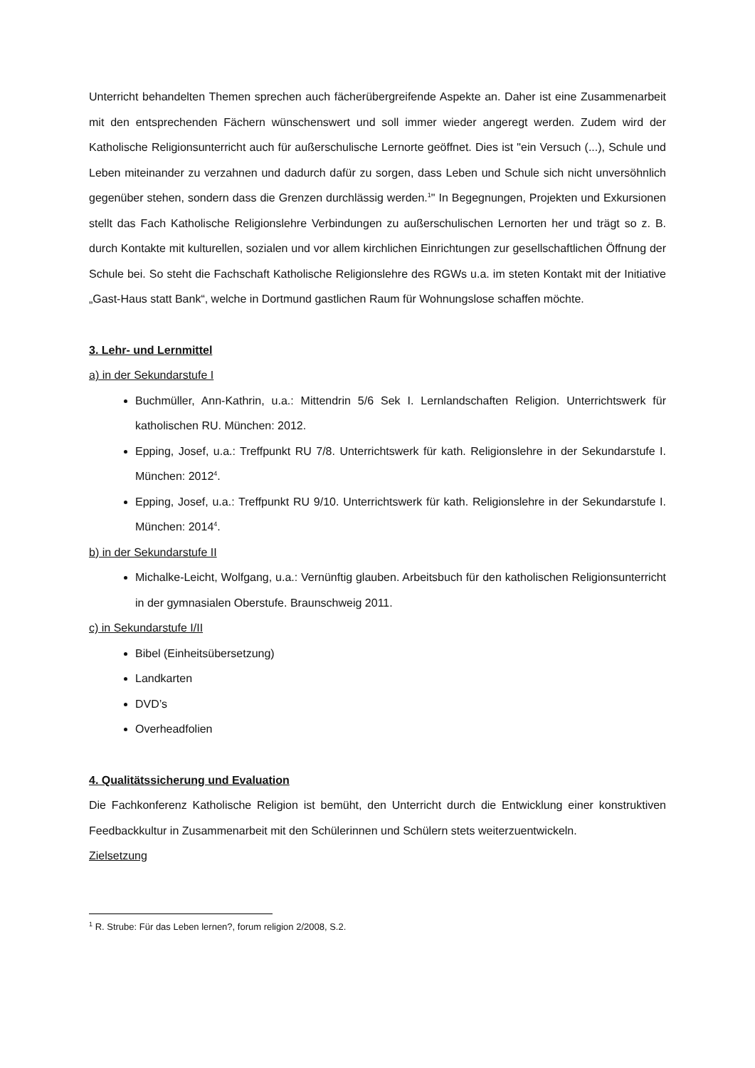Unterricht behandelten Themen sprechen auch fächerübergreifende Aspekte an. Daher ist eine Zusammenarbeit mit den entsprechenden Fächern wünschenswert und soll immer wieder angeregt werden. Zudem wird der Katholische Religionsunterricht auch für außerschulische Lernorte geöffnet. Dies ist "ein Versuch (...), Schule und Leben miteinander zu verzahnen und dadurch dafür zu sorgen, dass Leben und Schule sich nicht unversöhnlich gegenüber stehen, sondern dass die Grenzen durchlässig werden.<sup>1</sup>" In Begegnungen, Projekten und Exkursionen stellt das Fach Katholische Religionslehre Verbindungen zu außerschulischen Lernorten her und trägt so z. B. durch Kontakte mit kulturellen, sozialen und vor allem kirchlichen Einrichtungen zur gesellschaftlichen Öffnung der Schule bei. So steht die Fachschaft Katholische Religionslehre des RGWs u.a. im steten Kontakt mit der Initiative „Gast-Haus statt Bank“, welche in Dortmund gastlichen Raum für Wohnungslose schaffen möchte.
3. Lehr- und Lernmittel
a) in der Sekundarstufe I
Buchmüller, Ann-Kathrin, u.a.: Mittendrin 5/6 Sek I. Lernlandschaften Religion. Unterrichtswerk für katholischen RU. München: 2012.
Epping, Josef, u.a.: Treffpunkt RU 7/8. Unterrichtswerk für kath. Religionslehre in der Sekundarstufe I. München: 2012<sup>4</sup>.
Epping, Josef, u.a.: Treffpunkt RU 9/10. Unterrichtswerk für kath. Religionslehre in der Sekundarstufe I. München: 2014<sup>4</sup>.
b) in der Sekundarstufe II
Michalke-Leicht, Wolfgang, u.a.: Vernünftig glauben. Arbeitsbuch für den katholischen Religionsunterricht in der gymnasialen Oberstufe. Braunschweig 2011.
c) in Sekundarstufe I/II
Bibel (Einheitsübersetzung)
Landkarten
DVD’s
Overheadfolien
4. Qualitätssicherung und Evaluation
Die Fachkonferenz Katholische Religion ist bemüht, den Unterricht durch die Entwicklung einer konstruktiven Feedbackkultur in Zusammenarbeit mit den Schülerinnen und Schülern stets weiterzuentwickeln.
Zielsetzung
<sup>1</sup> R. Strube: Für das Leben lernen?, forum religion 2/2008, S.2.